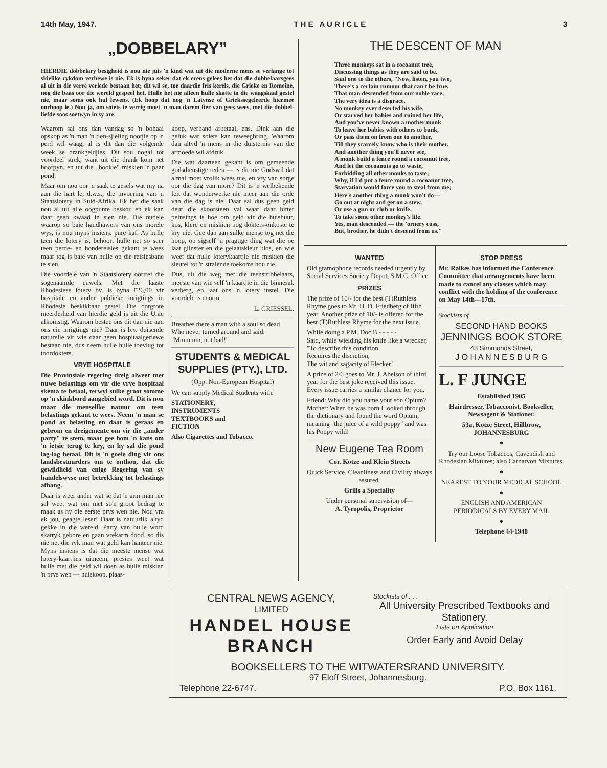14th May, 1947. T H E A U R I C L E 3
„DOBBELARY”
HIERDIE dobbelary besigheid is nou nie juis 'n kind wat uit die moderne mens se verlange tot skielike rykdom verhewe is nie. Ek is byna seker dat ek erens gelees het dat die dobbelaarsgees al uit in die verre verlede bestaan het; dit wil se, toe daardie fris kerels, die Grieke en Romeine, nog die baas oor die wereld gespeel het. Hulle het nie alleen hulle skatte in die waagskaal gestel nie, maar soms ook hul lewens. (Ek hoop dat nog 'n Latynse of Griekssegeleerde hiermee oorhoop le.) Nou ja, om soiets te verrig moet 'n man darem fier van gees wees, met die dobbel-liefde soos soetwyn in sy are.
Waarom sal ons dan vandag so 'n bohaai opskop as 'n man 'n tien-sjieling nootjie op 'n perd wil waag, al is dit dan die volgende week se drankgeldjies. Dit sou nogal tot voordeel strek, want uit die drank kom net hoofpyn, en uit die „bookie" miskien 'n paar pond.
Maar om nou oor 'n saak te gesels wat my na aan die hart le, d.w.s., die invoering van 'n Staatslotery in Suid-Afrika. Ek het die saak nou al uit alle oogpunte beskou en ek kan daar geen kwaad in sien nie. Die nudele waarop so baie handhawers van ons morele wys, is nou myns insiens, pure kaf. As hulle teen die lotery is, behoort hulle net so seer teen perde- en hondereisies gekant te wees maar tog is baie van hulle op die reisiesbane te sien.
Die voordele van 'n Staatslotery oortref die sogenaamde euwels. Met die laaste Rhodesiese lotery bv. is byna £26,00 vir hospitale en ander publieke inrigtings in Rhodesie beskikbaar gestel. Die oorgrote meerderheid van hierdie geld is uit die Unie afkomstig. Waarom bestee ons dit dan nie aan ons eie inrigtings nie? Daar is b.v. duisende naturelle vir wie daar geen hospitaalgeriewe bestaan nie, dus neem hulle hulle toevlug tot toordokters.
VRYE HOSPITALE
Die Provinsiale regering dreig alweer met nuwe belastings om vir die vrye hospitaal skema te betaal, terwyl sulke groot somme op 'n skinkbord aangebied word. Dit is nou maar die menselike natuur om teen belastings gekant te wees. Neem 'n man se pond as belasting en daar is geraas en gebrom en dreigemente om vir die „ander party" te stem, maar gee hom 'n kans om 'n ietsie terug te kry, en hy sal die pond lag-lag betaal. Dit is 'n goeie ding vir ons landsbestuurders om te onthou, dat die gewildheid van enige Regering van sy handelswyse met betrekking tot belastings afhang.
Daar is weer ander wat se dat 'n arm man nie sal weet wat om met so'n groot bedrag te maak as hy die eerste prys wen nie. Nou vra ek jou, geagte leser! Daar is natuurlik altyd gekke in die wereld. Party van hulle word skatryk gebore en gaan vrekarm dood, so dis nie net die ryk man wat geld kan hanteer nie. Myns insiens is dat die meeste mense wat lotery-kaartjies uitneem, presies weet wat hulle met die geld wil doen as hulle miskien 'n prys wen — huiskoop, plaas-
koop, verband afbetaal, ens. Dink aan die geluk wat soiets kan teweegbring. Waarom dan altyd 'n mens in die duisternis van die armoede wil afdruk.
Die wat daarteen gekant is om gemeende godsdienstige redes — is dit nie Godswil dat almal moet vrolik wees nie, en vry van sorge oor die dag van more? Dit is 'n welbekende feit dat wonderwerke nie meer aan die orde van die dag is nie. Daar sal dus geen geld deur die skoorsteen val waar daar bitter peinsings is hoe om geld vir die huishuur, kos, klere en miskien nog dokters-onkoste te kry nie. Gee dan aan sulke mense tog net die hoop, op sigself 'n pragtige ding wat die oe laat glinster en die gelaatskleur blos, en wie weet dat hulle loterykaartjie nie miskien die sleutel tot 'n stralende toekoms hou nie.
Dus, uit die weg met die teenstribbelaars, meeste van wie self 'n kaartjie in die binnesak verberg, en laat ons 'n lotery instel. Die voordele is enorm.
L. GRIESSEL.
Breathes there a man with a soul so dead
Who never turned around and said:
"Mmmmm, not bad!"
STUDENTS & MEDICAL SUPPLIES (PTY.), LTD.
(Opp. Non-European Hospital)
We can supply Medical Students with:
STATIONERY,
INSTRUMENTS
TEXTBOOKS and
FICTION
Also Cigarettes and Tobacco.
THE DESCENT OF MAN
Three monkeys sat in a cocoanut tree,
Discussing things as they are said to be.
Said one to the others, "Now, listen, you two,
There's a certain rumour that can't be true,
That man descended from our noble race,
The very idea is a disgrace.
No monkey ever deserted his wife,
Or starved her babies and ruined her life,
And you've never known a mother monk
To leave her babies with others to bunk,
Or pass them on from one to another,
Till they scarcely know who is their mother.
And another thing you'll never see,
A monk build a fence round a cocoanut tree,
And let the cocoanuts go to waste,
Forbidding all other monks to taste;
Why, if I'd put a fence round a cocoanut tree,
Starvation would force you to steal from me;
Here's another thing a monk won't do—
Go out at night and get on a stew,
Or use a gun or club or knife,
To take some other monkey's life.
Yes, man descended — the 'ornery cuss,
But, brother, he didn't descend from us."
WANTED
Old gramophone records needed urgently by Social Services Society Depot, S.M.C. Office.
PRIZES
The prize of 10/- for the best (T)Ruthless Rhyme goes to Mr. H. D. Friedberg of fifth year. Another prize of 10/- is offered for the best (T)Ruthless Rhyme for the next issue.
While doing a P.M. Doc B - - - - -
Said, while wielding his knife like a wrecker,
"To describe this condition,
Requires the discretion,
The wit and sagacity of Flecker."
A prize of 2/6 goes to Mr. J. Abelson of third year for the best joke received this issue. Every issue carries a similar chance for you.
Friend: Why did you name your son Opium?
Mother: When he was born I looked through the dictionary and found the word Opium, meaning "the juice of a wild poppy" and was his Poppy wild!
New Eugene Tea Room
Cor. Kotze and Klein Streets
Quick Service. Cleanliness and Civility always assured.
Grills a Speciality
Under personal supervision of—
A. Tyropolis, Proprietor
STOP PRESS
Mr. Raikes has informed the Conference Committee that arrangements have been made to cancel any classes which may conflict with the holding of the conference on May 14th—17th.
Stockists of
SECOND HAND BOOKS
JENNINGS BOOK STORE
43 Simmonds Street,
J O H A N N E S B U R G
L. F JUNGE
Established 1905
Hairdresser, Tobacconist, Bookseller, Newsagent & Stationer.
53a, Kotze Street, Hillbrow,
JOHANNESBURG
●
Try our Loose Tobaccos, Cavendish and Rhodesian Mixtures; also Carnarvon Mixtures.
●
NEAREST TO YOUR MEDICAL SCHOOL
●
ENGLISH AND AMERICAN PERIODICALS BY EVERY MAIL
●
Telephone 44-1948
CENTRAL NEWS AGENCY,
LIMITED
HANDEL HOUSE
BRANCH
Stockists of . . .
All University Prescribed Textbooks and Stationery.
Lists on Application
Order Early and Avoid Delay
BOOKSELLERS TO THE WITWATERSRAND UNIVERSITY.
97 Eloff Street, Johannesburg.
Telephone 22-6747. P.O. Box 1161.